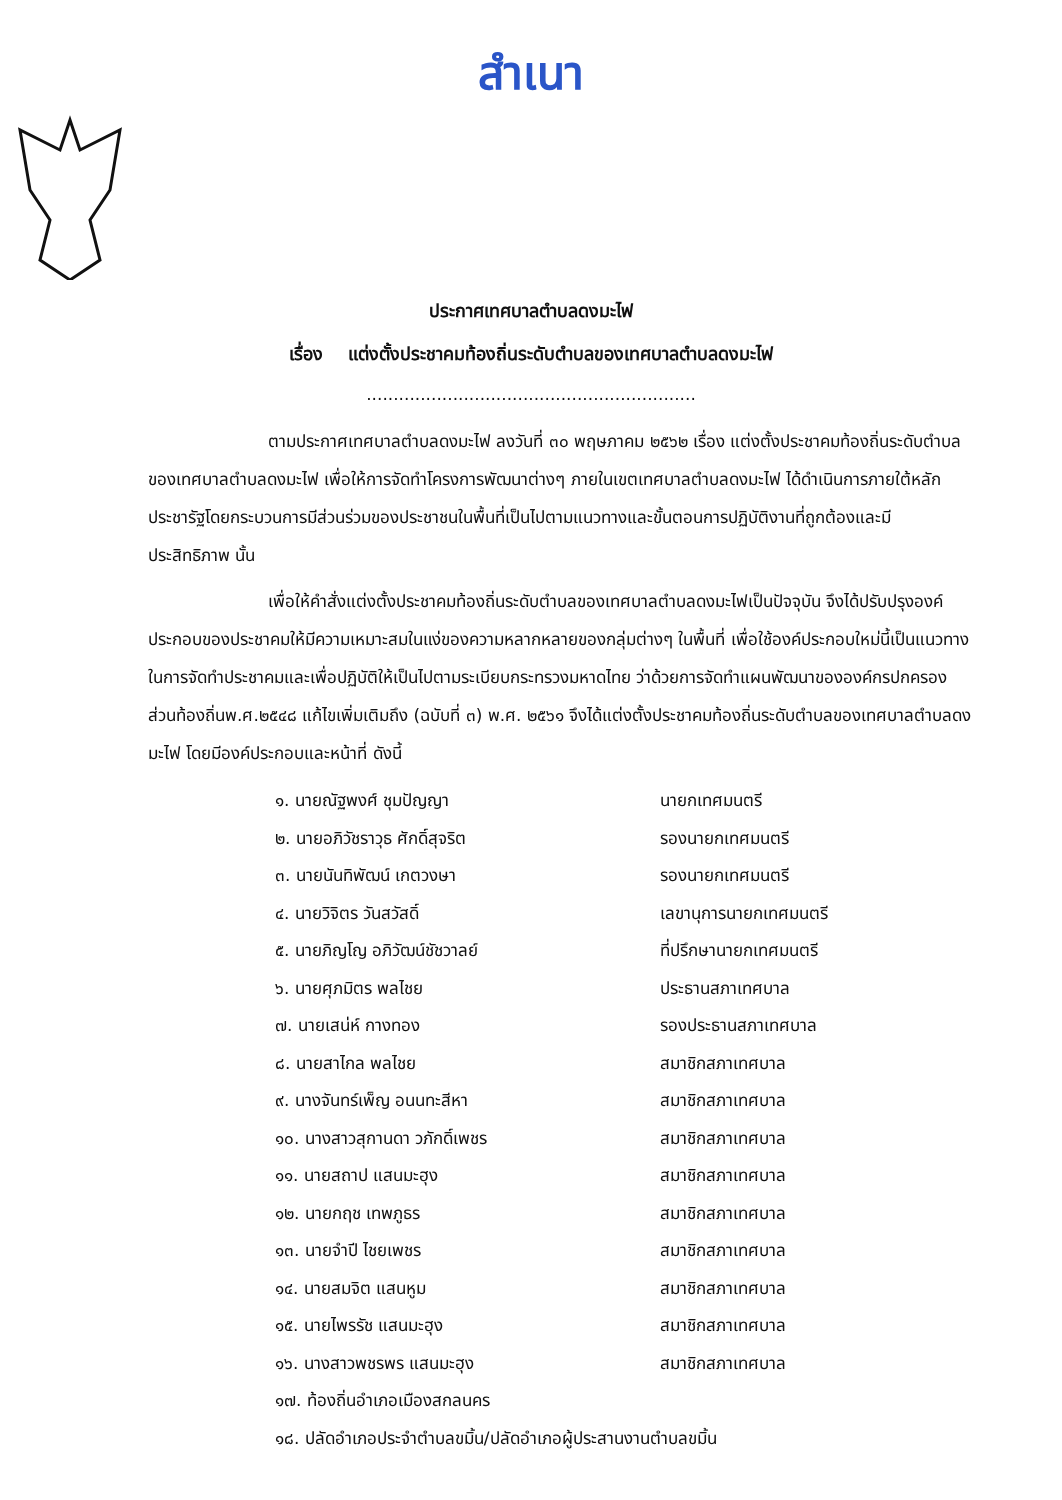สำเนา
ประกาศเทศบาลตำบลดงมะไฟ
เรื่อง แต่งตั้งประชาคมท้องถิ่นระดับตำบลของเทศบาลตำบลดงมะไฟ
.............................................................
ตามประกาศเทศบาลตำบลดงมะไฟ ลงวันที่ ๓๐ พฤษภาคม ๒๕๖๒ เรื่อง แต่งตั้งประชาคมท้องถิ่นระดับตำบลของเทศบาลตำบลดงมะไฟ เพื่อให้การจัดทำโครงการพัฒนาต่างๆ ภายในเขตเทศบาลตำบลดงมะไฟ ได้ดำเนินการภายใต้หลักประชารัฐโดยกระบวนการมีส่วนร่วมของประชาชนในพื้นที่เป็นไปตามแนวทางและขั้นตอนการปฏิบัติงานที่ถูกต้องและมีประสิทธิภาพ นั้น
เพื่อให้คำสั่งแต่งตั้งประชาคมท้องถิ่นระดับตำบลของเทศบาลตำบลดงมะไฟเป็นปัจจุบัน จึงได้ปรับปรุงองค์ประกอบของประชาคมให้มีความเหมาะสมในแง่ของความหลากหลายของกลุ่มต่างๆ ในพื้นที่ เพื่อใช้องค์ประกอบใหม่นี้เป็นแนวทางในการจัดทำประชาคมและเพื่อปฏิบัติให้เป็นไปตามระเบียบกระทรวงมหาดไทย ว่าด้วยการจัดทำแผนพัฒนาขององค์กรปกครองส่วนท้องถิ่นพ.ศ.๒๕๔๘ แก้ไขเพิ่มเติมถึง (ฉบับที่ ๓) พ.ศ. ๒๕๖๑ จึงได้แต่งตั้งประชาคมท้องถิ่นระดับตำบลของเทศบาลตำบลดงมะไฟ โดยมีองค์ประกอบและหน้าที่ ดังนี้
๑. นายณัฐพงศ์ ชุมปัญญา นายกเทศมนตรี
๒. นายอภิวัชราวุธ ศักดิ์สุจริต รองนายกเทศมนตรี
๓. นายนันทิพัฒน์ เกตวงษา รองนายกเทศมนตรี
๔. นายวิจิตร วันสวัสดิ์ เลขานุการนายกเทศมนตรี
๕. นายภิญโญ อภิวัฒน์ชัชวาลย์ ที่ปรึกษานายกเทศมนตรี
๖. นายศุภมิตร พลไชย ประธานสภาเทศบาล
๗. นายเสน่ห์ กางทอง รองประธานสภาเทศบาล
๘. นายสาไกล พลไชย สมาชิกสภาเทศบาล
๙. นางจันทร์เพ็ญ อนนทะสีหา สมาชิกสภาเทศบาล
๑๐. นางสาวสุกานดา วภักดิ์เพชร สมาชิกสภาเทศบาล
๑๑. นายสถาป แสนมะฮุง สมาชิกสภาเทศบาล
๑๒. นายกฤช เทพภูธร สมาชิกสภาเทศบาล
๑๓. นายจำปี ไชยเพชร สมาชิกสภาเทศบาล
๑๔. นายสมจิต แสนหูม สมาชิกสภาเทศบาล
๑๕. นายไพรรัช แสนมะฮุง สมาชิกสภาเทศบาล
๑๖. นางสาวพชรพร แสนมะฮุง สมาชิกสภาเทศบาล
๑๗. ท้องถิ่นอำเภอเมืองสกลนคร
๑๘. ปลัดอำเภอประจำตำบลขมิ้น/ปลัดอำเภอผู้ประสานงานตำบลขมิ้น